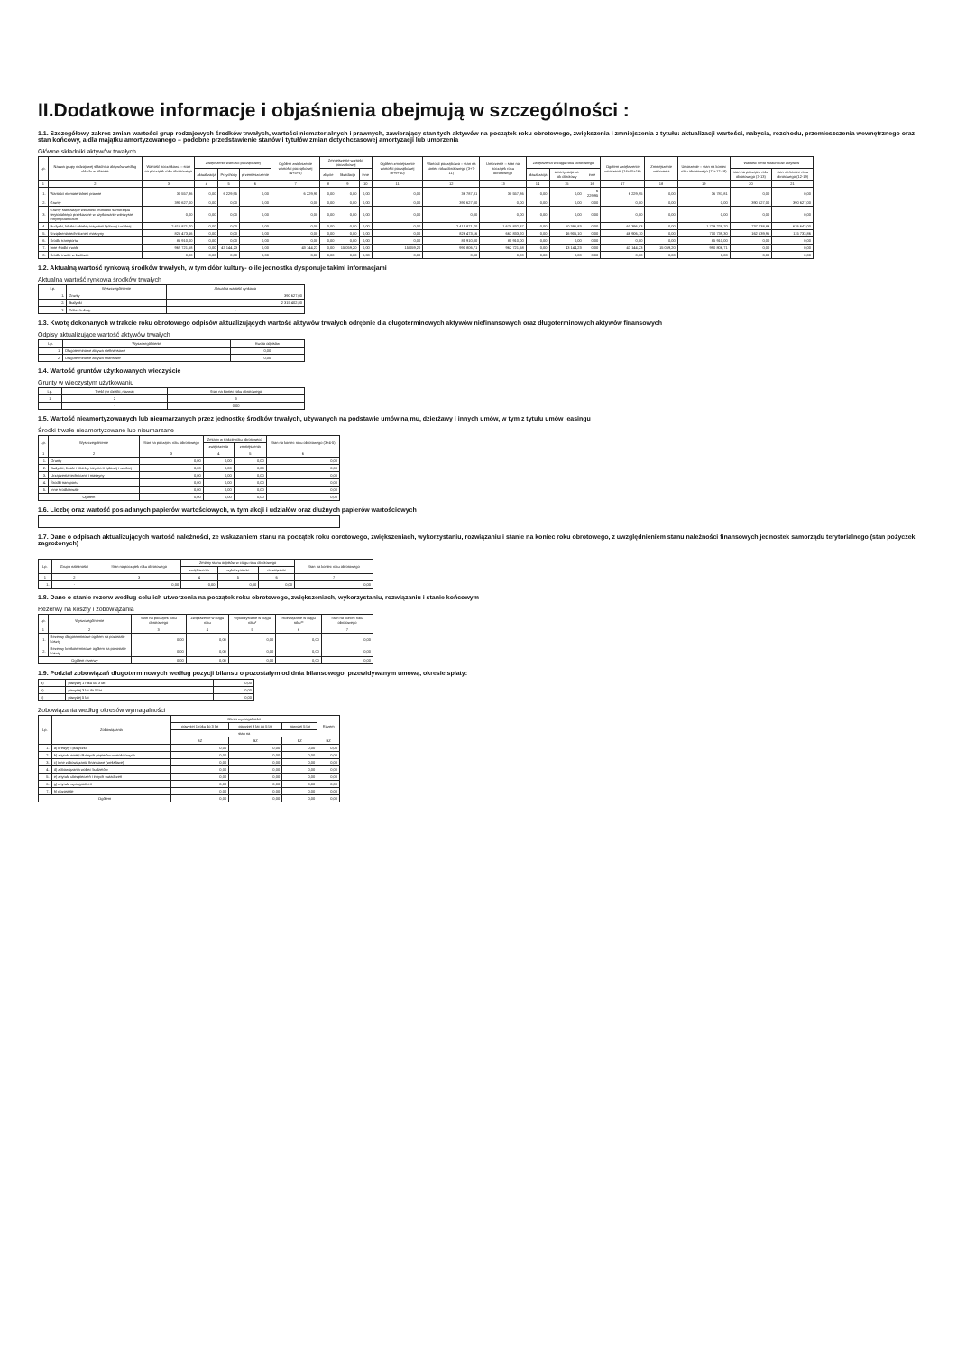II.Dodatkowe informacje i objaśnienia obejmują w szczególności :
1.1. Szczegółowy zakres zmian wartości grup rodzajowych środków trwałych, wartości niematerialnych i prawnych, zawierający stan tych aktywów na początek roku obrotowego, zwiększenia i zmniejszenia z tytułu: aktualizacji wartości, nabycia, rozchodu, przemieszczenia wewnętrznego oraz stan końcowy, a dla majątku amortyzowanego – podobne przedstawienie stanów i tytułów zmian dotychczasowej amortyzacji lub umorzenia
Główne składniki aktywów trwałych
| Lp. | Nazwa grupy rodzajowej składnika aktywów według układu w bilansie | Wartość początkowa – stan na początek roku obrotowego | Zwiększenie wartości początkowej | | | Ogółem zwiększenie wartości początkowej (4+5+6) | Zmniejszenie wartości początkowej | | | Ogółem zmniejszenie wartości początkowej (8+9+10) | Wartość początkowa – stan na koniec roku obrotowego (3+7-11) | Umorzenie – stan na początek roku obrotowego | Zwiększenia w ciągu roku obrotowego | | | Ogółem zwiększenie umorzenia (14+15+16) | Zmniejszenie umorzenia | Umorzenie – stan na koniec roku obrotowego (13+17-18) | Wartość netto składników aktywów | |
| --- | --- | --- | --- | --- | --- | --- | --- | --- | --- | --- | --- | --- | --- | --- | --- | --- | --- | --- | --- | --- |
| | | | aktualizacja | Przychody | przemieszczenie | | zbycie | likwidacja | inne | | | | aktualizacja | amortyzacja za rok obrotowy | inne | | | | stan na początek roku obrotowego (3-13) | stan na koniec roku obrotowego (12-19) |
| 1 | 2 | 3 | 4 | 5 | 6 | 7 | 8 | 9 | 10 | 11 | 12 | 13 | 14 | 15 | 16 | 17 | 18 | 19 | 20 | 21 |
| 1. | Wartości niematerialne i prawne | 30 557,86 | 0,00 | 6 229,95 | 0,00 | 6 229,95 | 0,00 | 0,00 | 0,00 | 0,00 | 36 787,81 | 30 557,86 | 0,00 | 0,00 | 6 229,95 | 6 229,95 | 0,00 | 36 787,81 | 0,00 | 0,00 |
| 2. | Grunty | 390 627,00 | 0,00 | 0,00 | 0,00 | 0,00 | 0,00 | 0,00 | 0,00 | 0,00 | 390 627,00 | 0,00 | 0,00 | 0,00 | 0,00 | 0,00 | 0,00 | 0,00 | 390 627,00 | 390 627,00 |
| 3. | Grunty stanowiące własność jednostki samorządu terytorialnego przekazane w użytkowanie wieczyste innym podmiotom | 0,00 | 0,00 | 0,00 | 0,00 | 0,00 | 0,00 | 0,00 | 0,00 | 0,00 | 0,00 | 0,00 | 0,00 | 0,00 | 0,00 | 0,00 | 0,00 | 0,00 | 0,00 | 0,00 |
| 4. | Budynki, lokale i obiekty inżynierii lądowej i wodnej | 2 415 871,70 | 0,00 | 0,00 | 0,00 | 0,00 | 0,00 | 0,00 | 0,00 | 0,00 | 2 415 871,70 | 1 678 832,87 | 0,00 | 60 396,83 | 0,00 | 60 396,83 | 0,00 | 1 739 229,70 | 737 038,83 | 676 642,00 |
| 5. | Urządzenia techniczne i maszyny | 826 473,16 | 0,00 | 0,00 | 0,00 | 0,00 | 0,00 | 0,00 | 0,00 | 0,00 | 826 473,16 | 663 833,20 | 0,00 | 46 906,10 | 0,00 | 46 906,10 | 0,00 | 710 739,30 | 162 639,96 | 115 733,86 |
| 6. | Środki transportu | 85 910,00 | 0,00 | 0,00 | 0,00 | 0,00 | 0,00 | 0,00 | 0,00 | 0,00 | 85 910,00 | 85 910,00 | 0,00 | 0,00 | 0,00 | 0,00 | 0,00 | 85 910,00 | 0,00 | 0,00 |
| 7. | Inne środki trwałe | 962 721,68 | 0,00 | 43 144,23 | 0,00 | 43 144,23 | 0,00 | 15 059,20 | 0,00 | 15 059,20 | 990 806,71 | 962 721,68 | 0,00 | 43 144,23 | 0,00 | 43 144,23 | 15 059,20 | 990 806,71 | 0,00 | 0,00 |
| 8. | Środki trwałe w budowie | 0,00 | 0,00 | 0,00 | 0,00 | 0,00 | 0,00 | 0,00 | 0,00 | 0,00 | 0,00 | 0,00 | 0,00 | 0,00 | 0,00 | 0,00 | 0,00 | 0,00 | 0,00 | 0,00 |
1.2. Aktualną wartość rynkową środków trwałych, w tym dóbr kultury- o ile jednostka dysponuje takimi informacjami
Aktualna wartość rynkowa środków trwałych
| Lp. | Wyszczególnienie | Aktualna wartość rynkowa |
| --- | --- | --- |
| 1. | Grunty | 390 627,00 |
| 2. | Budynki | 2 315 402,80 |
| 3. | Dobra kultury | - |
1.3. Kwotę dokonanych w trakcie roku obrotowego odpisów aktualizujących wartość aktywów trwałych odrębnie dla długoterminowych aktywów niefinansowych oraz długoterminowych aktywów finansowych
Odpisy aktualizujące wartość aktywów trwałych
| Lp. | Wyszczególnienie | Kwota odpisów |
| --- | --- | --- |
| 1. | Długoterminowe aktywa niefinansowe | 0,00 |
| 2. | Długoterminowe aktywa finansowe | 0,00 |
1.4. Wartość gruntów użytkowanych wieczyście
Grunty w wieczystym użytkowaniu
| Lp. | Treść (nr działki, nazwa) | Stan na koniec roku obrotowego |
| --- | --- | --- |
| 1 | 2 | 3 |
| | - | 0,00 |
1.5. Wartość nieamortyzowanych lub nieumarzanych przez jednostkę środków trwałych, używanych na podstawie umów najmu, dzierżawy i innych umów, w tym z tytułu umów leasingu
Środki trwałe nieamortyzowane lub nieumarzane
| Lp. | Wyszczególnienie | Stan na początek roku obrotowego | Zmiany w trakcie roku obrotowego | | Stan na koniec roku obrotowego (3+4-5) |
| --- | --- | --- | --- | --- | --- |
| | | | zwiększenia | zmniejszenia | |
| 1 | 2 | 3 | 4 | 5 | 6 |
| 1. | Grunty | 0,00 | 0,00 | 0,00 | 0,00 |
| 2. | Budynki, lokale i obiekty inżynierii lądowej i wodnej | 0,00 | 0,00 | 0,00 | 0,00 |
| 3. | Urządzenia techniczne i maszyny | 0,00 | 0,00 | 0,00 | 0,00 |
| 4. | Środki transportu | 0,00 | 0,00 | 0,00 | 0,00 |
| 5. | Inne środki trwałe | 0,00 | 0,00 | 0,00 | 0,00 |
| Ogółem | | 0,00 | 0,00 | 0,00 | 0,00 |
1.6. Liczbę oraz wartość posiadanych papierów wartościowych, w tym akcji i udziałów oraz dłużnych papierów wartościowych
| - |
1.7. Dane o odpisach aktualizujących wartość należności, ze wskazaniem stanu na początek roku obrotowego, zwiększeniach, wykorzystaniu, rozwiązaniu i stanie na koniec roku obrotowego, z uwzględnieniem stanu należności finansowych jednostek samorządu terytorialnego (stan pożyczek zagrożonych)
| Lp. | Grupa należności | Stan na początek roku obrotowego | Zmiany stanu odpisów w ciągu roku obrotowego | | | Stan na koniec roku obrotowego |
| --- | --- | --- | --- | --- | --- | --- |
| | | | zwiększenia | wykorzystanie | rozwiązanie | |
| 1 | 2 | 3 | 4 | 5 | 6 | 7 |
| 1. | - | 0,00 | 0,00 | 0,00 | 0,00 | 0,00 |
1.8. Dane o stanie rezerw według celu ich utworzenia na początek roku obrotowego, zwiększeniach, wykorzystaniu, rozwiązaniu i stanie końcowym
Rezerwy na koszty i zobowiązania
| Lp. | Wyszczególnienie | Stan na początek roku obrotowego | Zwiększenie w ciągu roku | Wykorzystanie w ciągu roku* | Rozwiązanie w ciągu roku** | Stan na koniec roku obrotowego |
| --- | --- | --- | --- | --- | --- | --- |
| 1 | 2 | 3 | 4 | 5 | 6 | 7 |
| 1. | Rezerwy długoterminowe ogółem na pozostałe koszty | 0,00 | 0,00 | 0,00 | 0,00 | 0,00 |
| 2. | Rezerwy krótkoterminowe ogółem na pozostałe koszty | 0,00 | 0,00 | 0,00 | 0,00 | 0,00 |
| Ogółem rezerwy | | 0,00 | 0,00 | 0,00 | 0,00 | 0,00 |
1.9. Podział zobowiązań długoterminowych według pozycji bilansu o pozostałym od dnia bilansowego, przewidywanym umową, okresie spłaty:
| a) | powyżej 1 roku do 3 lat | 0,00 |
| b) | powyżej 3 lat do 5 lat | 0,00 |
| c) | powyżej 5 lat | 0,00 |
Zobowiązania według okresów wymagalności
| Lp. | Zobowiązania | Okres wymagalności | | | Razem |
| --- | --- | --- | --- | --- | --- |
| | | powyżej 1 roku do 3 lat | powyżej 3 lat do 5 lat | powyżej 5 lat | |
| | | stan na | | | |
| | | BZ | BZ | BZ | BZ |
| 1. | a) kredyty i pożyczki | 0,00 | 0,00 | 0,00 | 0,00 |
| 2. | b) z tytułu emisji dłużnych papierów wartościowych | 0,00 | 0,00 | 0,00 | 0,00 |
| 3. | c) inne zobowiązania finansowe (wekslowe) | 0,00 | 0,00 | 0,00 | 0,00 |
| 4. | d) zobowiązania wobec budżetów | 0,00 | 0,00 | 0,00 | 0,00 |
| 5. | e) z tytułu ubezpieczeń i innych świadczeń | 0,00 | 0,00 | 0,00 | 0,00 |
| 6. | g) z tytułu wynagrodzeń | 0,00 | 0,00 | 0,00 | 0,00 |
| 7. | h) pozostałe | 0,00 | 0,00 | 0,00 | 0,00 |
| Ogółem | | 0,00 | 0,00 | 0,00 | 0,00 |